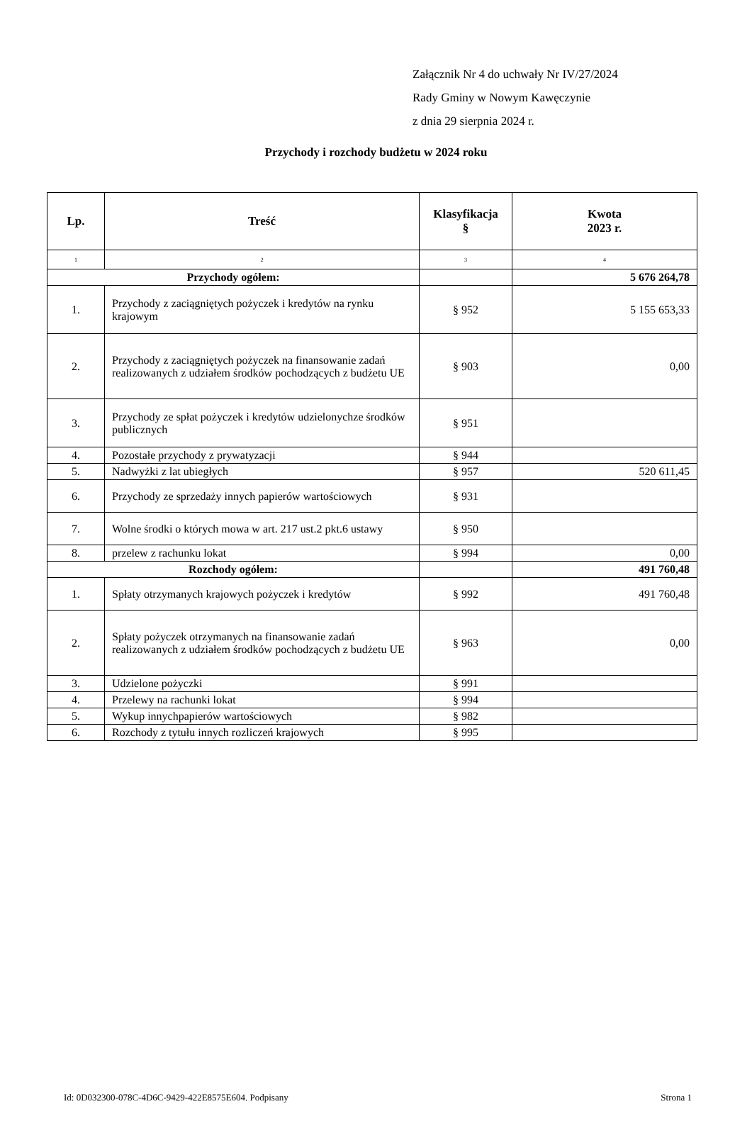Załącznik Nr 4 do uchwały Nr IV/27/2024
Rady Gminy w Nowym Kawęczynie
z dnia 29 sierpnia 2024 r.
Przychody i rozchody budżetu w 2024 roku
| Lp. | Treść | Klasyfikacja § | Kwota 2023 r. |
| --- | --- | --- | --- |
| 1 | 2 | 3 | 4 |
| Przychody ogółem: | | | 5 676 264,78 |
| 1. | Przychody z zaciągniętych pożyczek i kredytów na rynku krajowym | § 952 | 5 155 653,33 |
| 2. | Przychody z zaciągniętych pożyczek na finansowanie zadań realizowanych z udziałem środków pochodzących z budżetu UE | § 903 | 0,00 |
| 3. | Przychody ze spłat pożyczek i kredytów udzielonychze środków publicznych | § 951 | |
| 4. | Pozostałe przychody z prywatyzacji | § 944 | |
| 5. | Nadwyżki z lat ubiegłych | § 957 | 520 611,45 |
| 6. | Przychody ze sprzedaży innych papierów wartościowych | § 931 | |
| 7. | Wolne środki o których mowa w art. 217 ust.2 pkt.6 ustawy | § 950 | |
| 8. | przelew z rachunku lokat | § 994 | 0,00 |
| Rozchody ogółem: | | | 491 760,48 |
| 1. | Spłaty otrzymanych krajowych pożyczek i kredytów | § 992 | 491 760,48 |
| 2. | Spłaty pożyczek otrzymanych na finansowanie zadań realizowanych z udziałem środków pochodzących z budżetu UE | § 963 | 0,00 |
| 3. | Udzielone pożyczki | § 991 | |
| 4. | Przelewy na rachunki lokat | § 994 | |
| 5. | Wykup innychpapierów wartościowych | § 982 | |
| 6. | Rozchody z tytułu innych rozliczeń krajowych | § 995 | |
Id: 0D032300-078C-4D6C-9429-422E8575E604. Podpisany Strona 1